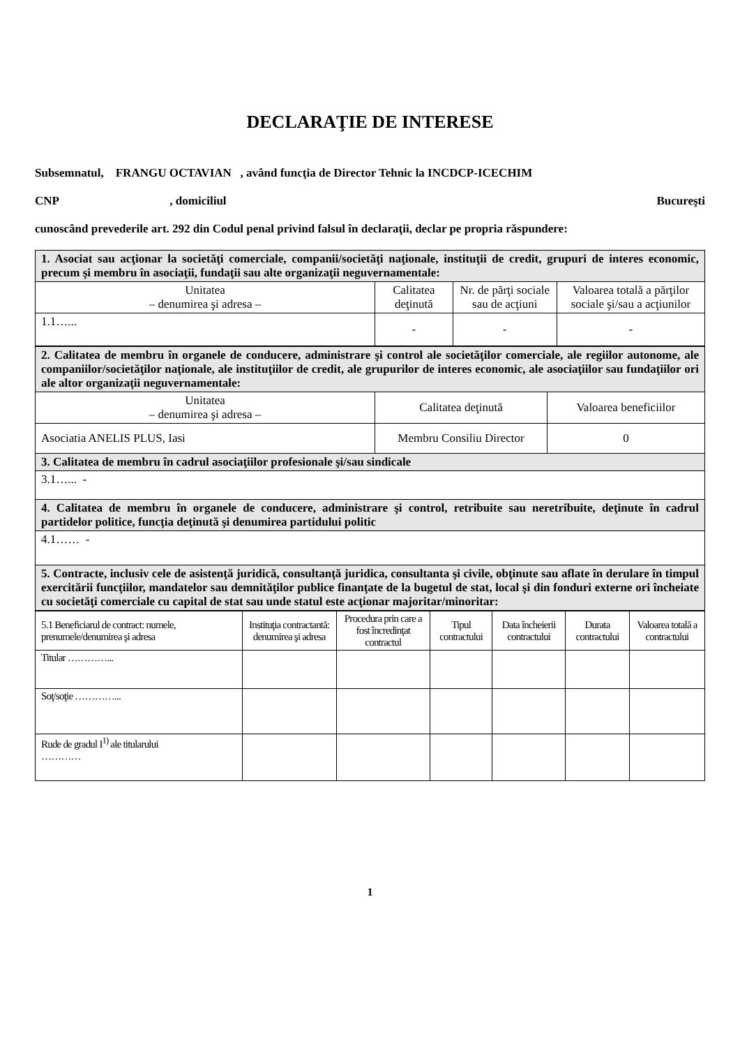DECLARAŢIE DE INTERESE
Subsemnatul, FRANGU OCTAVIAN , având funcţia de Director Tehnic la INCDCP-ICECHIM
CNP, domiciliul Bucureşti
cunoscând prevederile art. 292 din Codul penal privind falsul în declaraţii, declar pe propria răspundere:
| 1. Asociat sau acţionar la societăţi comerciale, companii/societăţi naţionale, instituţii de credit, grupuri de interes economic, precum şi membru în asociaţii, fundaţii sau alte organizaţii neguvernamentale: | | | |
| Unitatea – denumirea şi adresa – | Calitatea deţinută | Nr. de părţi sociale sau de acţiuni | Valoarea totală a părţilor sociale şi/sau a acţiunilor |
| 1.1…... | - | - | - |
| 2. Calitatea de membru în organele de conducere, administrare şi control ale societăţilor comerciale, ale regiilor autonome, ale companiilor/societăţilor naţionale, ale instituţiilor de credit, ale grupurilor de interes economic, ale asociaţiilor sau fundaţiilor ori ale altor organizaţii neguvernamentale: | | |
| Unitatea – denumirea şi adresa – | Calitatea deţinută | Valoarea beneficiilor |
| Asociatia ANELIS PLUS, Iasi | Membru Consiliu Director | 0 |
| 3. Calitatea de membru în cadrul asociaţiilor profesionale şi/sau sindicale | | |
| 3.1…... - | | |
| 4. Calitatea de membru în organele de conducere, administrare şi control, retribuite sau neretribuite, deţinute în cadrul partidelor politice, funcţia deţinută şi denumirea partidului politic | | |
| 4.1…… - | | |
| 5. Contracte, inclusiv cele de asistenţă juridică, consultanţă juridica, consultanta şi civile, obţinute sau aflate în derulare în timpul exercitării funcţiilor, mandatelor sau demnităţilor publice finanţate de la bugetul de stat, local şi din fonduri externe ori încheiate cu societăţi comerciale cu capital de stat sau unde statul este acţionar majoritar/minoritar: | | |
| 5.1 Beneficiarul de contract: numele, prenumele/denumirea şi adresa | Instituţia contractantă: denumirea şi adresa | Procedura prin care a fost încredinţat contractul | Tipul contractului | Data încheierii contractului | Durata contractului | Valoarea totală a contractului |
| --- | --- | --- | --- | --- | --- | --- |
| Titular …………... | | | | | | |
| Soţ/soţie …………... | | | | | | |
| Rude de gradul I<sup>1)</sup> ale titularului ………… | | | | | | |
1